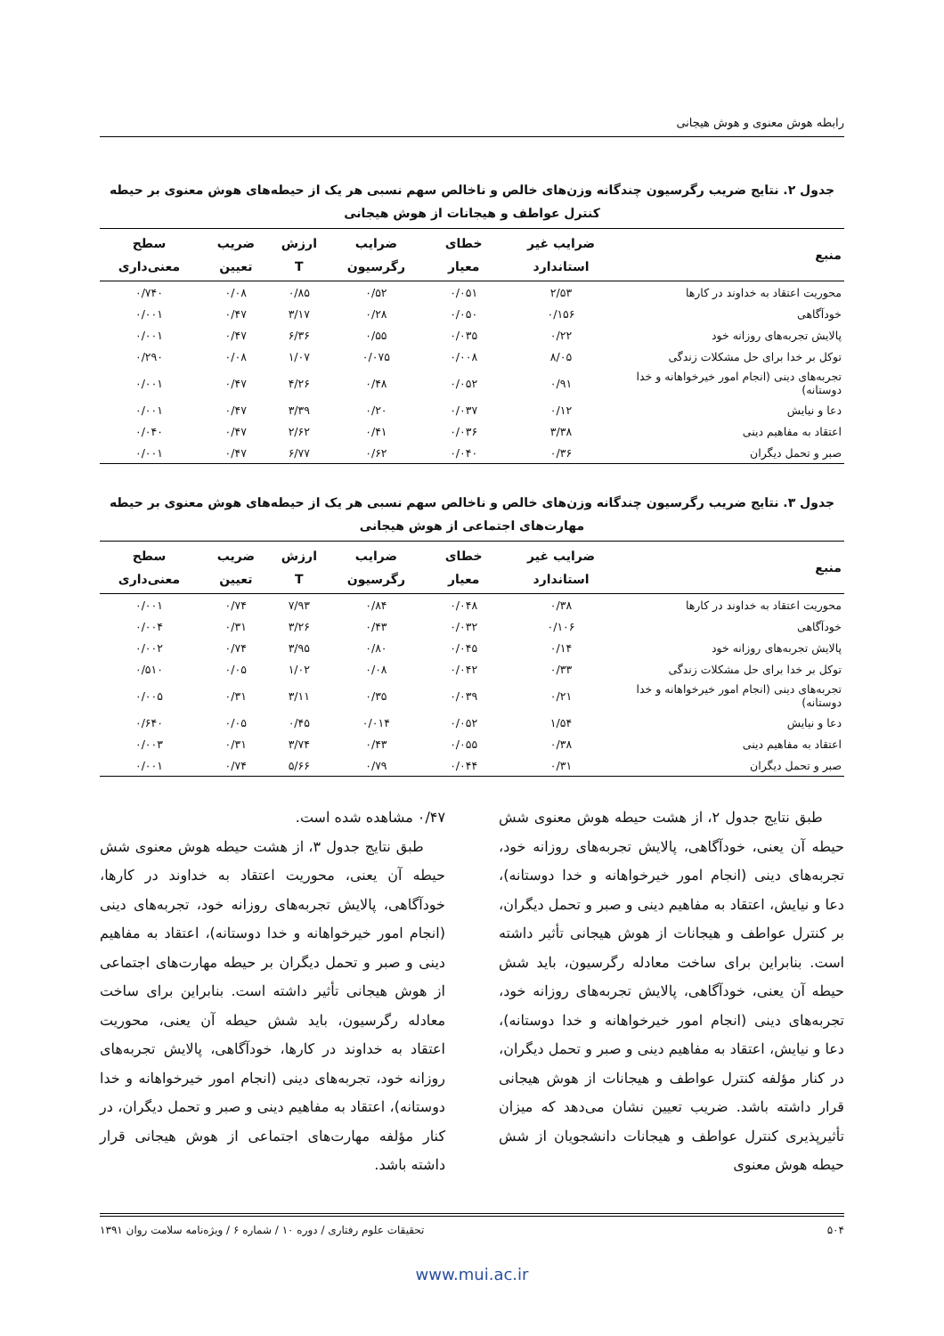رابطه هوش معنوی و هوش هیجانی
جدول ۲. نتایج ضریب رگرسیون چندگانه وزن‌های خالص و ناخالص سهم نسبی هر یک از حیطه‌های هوش معنوی بر حیطه کنترل عواطف و هیجانات از هوش هیجانی
| منبع | ضرایب غیر استاندارد | خطای معیار | ضرایب رگرسیون | ارزش T | ضریب تعیین | سطح معنی‌داری |
| --- | --- | --- | --- | --- | --- | --- |
| محوریت اعتقاد به خداوند در کارها | ۲/۵۳ | ۰/۰۵۱ | ۰/۵۲ | ۰/۸۵ | ۰/۰۸ | ۰/۷۴۰ |
| خودآگاهی | ۰/۱۵۶ | ۰/۰۵۰ | ۰/۲۸ | ۳/۱۷ | ۰/۴۷ | ۰/۰۰۱ |
| پالایش تجربه‌های روزانه خود | ۰/۲۲ | ۰/۰۳۵ | ۰/۵۵ | ۶/۳۶ | ۰/۴۷ | ۰/۰۰۱ |
| توکل بر خدا برای حل مشکلات زندگی | ۸/۰۵ | ۰/۰۰۸ | ۰/۰۷۵ | ۱/۰۷ | ۰/۰۸ | ۰/۲۹۰ |
| تجربه‌های دینی (انجام امور خیرخواهانه و خدا دوستانه) | ۰/۹۱ | ۰/۰۵۲ | ۰/۴۸ | ۴/۲۶ | ۰/۴۷ | ۰/۰۰۱ |
| دعا و نیایش | ۰/۱۲ | ۰/۰۳۷ | ۰/۲۰ | ۳/۳۹ | ۰/۴۷ | ۰/۰۰۱ |
| اعتقاد به مفاهیم دینی | ۳/۳۸ | ۰/۰۳۶ | ۰/۴۱ | ۲/۶۲ | ۰/۴۷ | ۰/۰۴۰ |
| صبر و تحمل دیگران | ۰/۳۶ | ۰/۰۴۰ | ۰/۶۲ | ۶/۷۷ | ۰/۴۷ | ۰/۰۰۱ |
جدول ۳. نتایج ضریب رگرسیون چندگانه وزن‌های خالص و ناخالص سهم نسبی هر یک از حیطه‌های هوش معنوی بر حیطه مهارت‌های اجتماعی از هوش هیجانی
| منبع | ضرایب غیر استاندارد | خطای معیار | ضرایب رگرسیون | ارزش T | ضریب تعیین | سطح معنی‌داری |
| --- | --- | --- | --- | --- | --- | --- |
| محوریت اعتقاد به خداوند در کارها | ۰/۳۸ | ۰/۰۴۸ | ۰/۸۴ | ۷/۹۳ | ۰/۷۴ | ۰/۰۰۱ |
| خودآگاهی | ۰/۱۰۶ | ۰/۰۳۲ | ۰/۴۳ | ۳/۲۶ | ۰/۳۱ | ۰/۰۰۴ |
| پالایش تجربه‌های روزانه خود | ۰/۱۴ | ۰/۰۴۵ | ۰/۸۰ | ۳/۹۵ | ۰/۷۴ | ۰/۰۰۲ |
| توکل بر خدا برای حل مشکلات زندگی | ۰/۳۳ | ۰/۰۴۲ | ۰/۰۸ | ۱/۰۲ | ۰/۰۵ | ۰/۵۱۰ |
| تجربه‌های دینی (انجام امور خیرخواهانه و خدا دوستانه) | ۰/۲۱ | ۰/۰۳۹ | ۰/۳۵ | ۳/۱۱ | ۰/۳۱ | ۰/۰۰۵ |
| دعا و نیایش | ۱/۵۴ | ۰/۰۵۲ | ۰/۰۱۴ | ۰/۴۵ | ۰/۰۵ | ۰/۶۴۰ |
| اعتقاد به مفاهیم دینی | ۰/۳۸ | ۰/۰۵۵ | ۰/۴۳ | ۳/۷۴ | ۰/۳۱ | ۰/۰۰۳ |
| صبر و تحمل دیگران | ۰/۳۱ | ۰/۰۴۴ | ۰/۷۹ | ۵/۶۶ | ۰/۷۴ | ۰/۰۰۱ |
طبق نتایج جدول ۲، از هشت حیطه هوش معنوی شش حیطه آن یعنی، خودآگاهی، پالایش تجربه‌های روزانه خود، تجربه‌های دینی (انجام امور خیرخواهانه و خدا دوستانه)، دعا و نیایش، اعتقاد به مفاهیم دینی و صبر و تحمل دیگران، بر کنترل عواطف و هیجانات از هوش هیجانی تأثیر داشته است. بنابراین برای ساخت معادله رگرسیون، باید شش حیطه آن یعنی، خودآگاهی، پالایش تجربه‌های روزانه خود، تجربه‌های دینی (انجام امور خیرخواهانه و خدا دوستانه)، دعا و نیایش، اعتقاد به مفاهیم دینی و صبر و تحمل دیگران، در کنار مؤلفه کنترل عواطف و هیجانات از هوش هیجانی قرار داشته باشد. ضریب تعیین نشان می‌دهد که میزان تأثیرپذیری کنترل عواطف و هیجانات دانشجویان از شش حیطه هوش معنوی
۰/۴۷ مشاهده شده است.
طبق نتایج جدول ۳، از هشت حیطه هوش معنوی شش حیطه آن یعنی، محوریت اعتقاد به خداوند در کارها، خودآگاهی، پالایش تجربه‌های روزانه خود، تجربه‌های دینی (انجام امور خیرخواهانه و خدا دوستانه)، اعتقاد به مفاهیم دینی و صبر و تحمل دیگران بر حیطه مهارت‌های اجتماعی از هوش هیجانی تأثیر داشته است. بنابراین برای ساخت معادله رگرسیون، باید شش حیطه آن یعنی، محوریت اعتقاد به خداوند در کارها، خودآگاهی، پالایش تجربه‌های روزانه خود، تجربه‌های دینی (انجام امور خیرخواهانه و خدا دوستانه)، اعتقاد به مفاهیم دینی و صبر و تحمل دیگران، در کنار مؤلفه مهارت‌های اجتماعی از هوش هیجانی قرار داشته باشد.
۵۰۴ تحقیقات علوم رفتاری / دوره ۱۰ / شماره ۶ / ویژه‌نامه سلامت روان ۱۳۹۱
www.mui.ac.ir